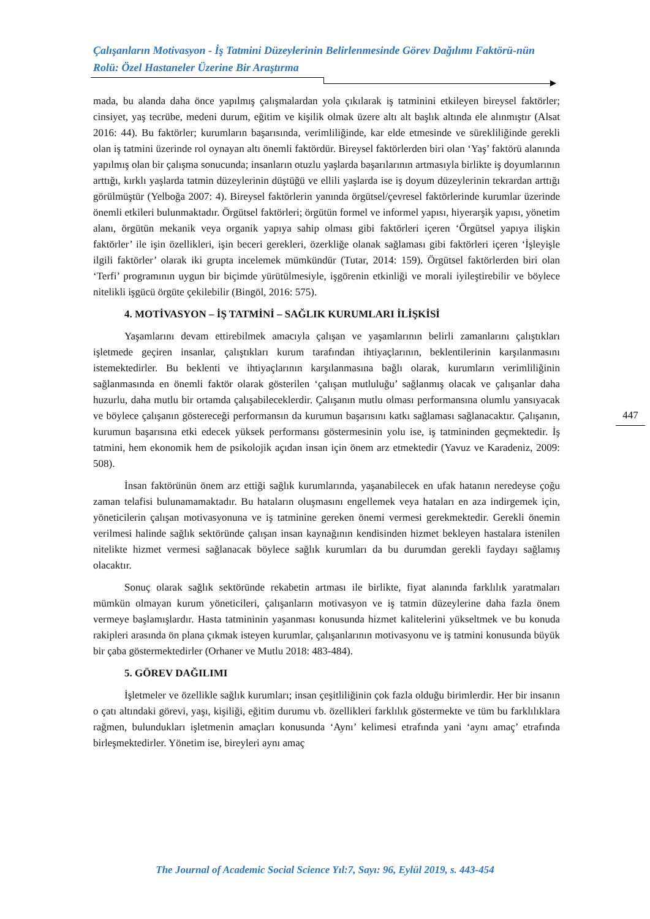Çalışanların Motivasyon - İş Tatmini Düzeylerinin Belirlenmesinde Görev Dağılımı Faktörü-nün Rolü: Özel Hastaneler Üzerine Bir Araştırma
mada, bu alanda daha önce yapılmış çalışmalardan yola çıkılarak iş tatminini etkileyen bireysel faktörler; cinsiyet, yaş tecrübe, medeni durum, eğitim ve kişilik olmak üzere altı alt başlık altında ele alınmıştır (Alsat 2016: 44). Bu faktörler; kurumların başarısında, verimliliğinde, kar elde etmesinde ve sürekliliğinde gerekli olan iş tatmini üzerinde rol oynayan altı önemli faktördür. Bireysel faktörlerden biri olan ‘Yaş’ faktörü alanında yapılmış olan bir çalışma sonucunda; insanların otuzlu yaşlarda başarılarının artmasıyla birlikte iş doyumlarının arttığı, kırklı yaşlarda tatmin düzeylerinin düştüğü ve ellili yaşlarda ise iş doyum düzeylerinin tekrardan arttığı görülmüştür (Yelboğa 2007: 4). Bireysel faktörlerin yanında örgütsel/çevresel faktörlerinde kurumlar üzerinde önemli etkileri bulunmaktadır. Örgütsel faktörleri; örgütün formel ve informel yapısı, hiyerarşik yapısı, yönetim alanı, örgütün mekanik veya organik yapıya sahip olması gibi faktörleri içeren ‘Örgütsel yapıya ilişkin faktörler’ ile işin özellikleri, işin beceri gerekleri, özerkliğe olanak sağlaması gibi faktörleri içeren ‘İşleyişle ilgili faktörler’ olarak iki grupta incelemek mümkündür (Tutar, 2014: 159). Örgütsel faktörlerden biri olan ‘Terfi’ programının uygun bir biçimde yürütülmesiyle, işgörenin etkinliği ve morali iyileştirebilir ve böylece nitelikli işgücü örgüte çekilebilir (Bingöl, 2016: 575).
4. MOTİVASYON – İŞ TATMİNİ – SAĞLIK KURUMLARI İLİŞKİSİ
Yaşamlarını devam ettirebilmek amacıyla çalışan ve yaşamlarının belirli zamanlarını çalıştıkları işletmede geçiren insanlar, çalıştıkları kurum tarafından ihtiyaçlarının, beklentilerinin karşılanmasını istemektedirler. Bu beklenti ve ihtiyaçlarının karşılanmasına bağlı olarak, kurumların verimliliğinin sağlanmasında en önemli faktör olarak gösterilen ‘çalışan mutluluğu’ sağlanmış olacak ve çalışanlar daha huzurlu, daha mutlu bir ortamda çalışabileceklerdir. Çalışanın mutlu olması performansına olumlu yansıyacak ve böylece çalışanın göstereceği performansın da kurumun başarısını katkı sağlaması sağlanacaktır. Çalışanın, kurumun başarısına etki edecek yüksek performansı göstermesinin yolu ise, iş tatmininden geçmektedir. İş tatmini, hem ekonomik hem de psikolojik açıdan insan için önem arz etmektedir (Yavuz ve Karadeniz, 2009: 508).
İnsan faktörünün önem arz ettiği sağlık kurumlarında, yaşanabilecek en ufak hatanın neredeyse çoğu zaman telafisi bulunamamaktadır. Bu hataların oluşmasını engellemek veya hataları en aza indirgemek için, yöneticilerin çalışan motivasyonuna ve iş tatminine gereken önemi vermesi gerekmektedir. Gerekli önemin verilmesi halinde sağlık sektöründe çalışan insan kaynağının kendisinden hizmet bekleyen hastalara istenilen nitelikte hizmet vermesi sağlanacak böylece sağlık kurumları da bu durumdan gerekli faydayı sağlamış olacaktır.
Sonuç olarak sağlık sektöründe rekabetin artması ile birlikte, fiyat alanında farklılık yaratmaları mümkün olmayan kurum yöneticileri, çalışanların motivasyon ve iş tatmin düzeylerine daha fazla önem vermeye başlamışlardır. Hasta tatmininin yaşanması konusunda hizmet kalitelerini yükseltmek ve bu konuda rakipleri arasında ön plana çıkmak isteyen kurumlar, çalışanlarının motivasyonu ve iş tatmini konusunda büyük bir çaba göstermektedirler (Orhaner ve Mutlu 2018: 483-484).
5. GÖREV DAĞILIMI
İşletmeler ve özellikle sağlık kurumları; insan çeşitliliğinin çok fazla olduğu birimlerdir. Her bir insanın o çatı altındaki görevi, yaşı, kişiliği, eğitim durumu vb. özellikleri farklılık göstermekte ve tüm bu farklılıklara rağmen, bulundukları işletmenin amaçları konusunda ‘Aynı’ kelimesi etrafında yani ‘aynı amaç’ etrafında birleşmektedirler. Yönetim ise, bireyleri aynı amaç
447
The Journal of Academic Social Science Yıl:7, Sayı: 96, Eylül 2019, s. 443-454